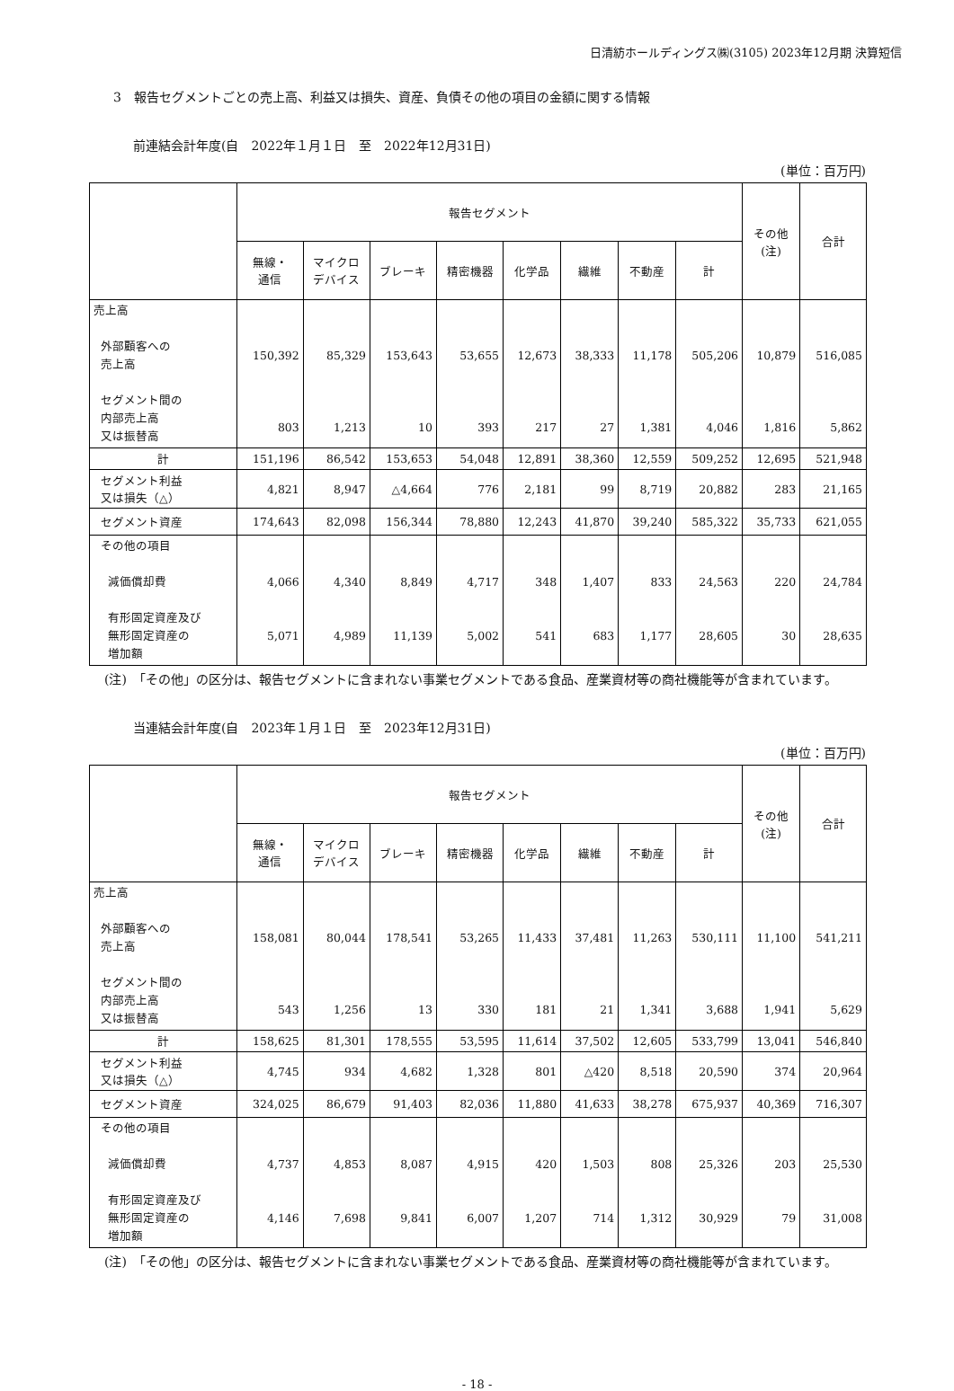日清紡ホールディングス㈱(3105) 2023年12月期 決算短信
3　報告セグメントごとの売上高、利益又は損失、資産、負債その他の項目の金額に関する情報
前連結会計年度(自　2022年１月１日　至　2022年12月31日)
(単位：百万円)
| | 報告セグメント | | | | | | | | その他 (注) | 合計 |
| --- | --- | --- | --- | --- | --- | --- | --- | --- | --- | --- |
| | 無線・ 通信 | マイクロ デバイス | ブレーキ | 精密機器 | 化学品 | 繊維 | 不動産 | 計 | | |
| 売上高 外部顧客への 売上高 セグメント間の 内部売上高 又は振替高 | 150,392 803 | 85,329 1,213 | 153,643 10 | 53,655 393 | 12,673 217 | 38,333 27 | 11,178 1,381 | 505,206 4,046 | 10,879 1,816 | 516,085 5,862 |
| 計 | 151,196 | 86,542 | 153,653 | 54,048 | 12,891 | 38,360 | 12,559 | 509,252 | 12,695 | 521,948 |
| セグメント利益 又は損失（△） | 4,821 | 8,947 | △4,664 | 776 | 2,181 | 99 | 8,719 | 20,882 | 283 | 21,165 |
| セグメント資産 | 174,643 | 82,098 | 156,344 | 78,880 | 12,243 | 41,870 | 39,240 | 585,322 | 35,733 | 621,055 |
| その他の項目 減価償却費 有形固定資産及び 無形固定資産の 増加額 | 4,066 5,071 | 4,340 4,989 | 8,849 11,139 | 4,717 5,002 | 348 541 | 1,407 683 | 833 1,177 | 24,563 28,605 | 220 30 | 24,784 28,635 |
(注)　「その他」の区分は、報告セグメントに含まれない事業セグメントである食品、産業資材等の商社機能等が含まれています。
当連結会計年度(自　2023年１月１日　至　2023年12月31日)
(単位：百万円)
| | 報告セグメント | | | | | | | | その他 (注) | 合計 |
| --- | --- | --- | --- | --- | --- | --- | --- | --- | --- | --- |
| | 無線・ 通信 | マイクロ デバイス | ブレーキ | 精密機器 | 化学品 | 繊維 | 不動産 | 計 | | |
| 売上高 外部顧客への 売上高 セグメント間の 内部売上高 又は振替高 | 158,081 543 | 80,044 1,256 | 178,541 13 | 53,265 330 | 11,433 181 | 37,481 21 | 11,263 1,341 | 530,111 3,688 | 11,100 1,941 | 541,211 5,629 |
| 計 | 158,625 | 81,301 | 178,555 | 53,595 | 11,614 | 37,502 | 12,605 | 533,799 | 13,041 | 546,840 |
| セグメント利益 又は損失（△） | 4,745 | 934 | 4,682 | 1,328 | 801 | △420 | 8,518 | 20,590 | 374 | 20,964 |
| セグメント資産 | 324,025 | 86,679 | 91,403 | 82,036 | 11,880 | 41,633 | 38,278 | 675,937 | 40,369 | 716,307 |
| その他の項目 減価償却費 有形固定資産及び 無形固定資産の 増加額 | 4,737 4,146 | 4,853 7,698 | 8,087 9,841 | 4,915 6,007 | 420 1,207 | 1,503 714 | 808 1,312 | 25,326 30,929 | 203 79 | 25,530 31,008 |
(注)　「その他」の区分は、報告セグメントに含まれない事業セグメントである食品、産業資材等の商社機能等が含まれています。
- 18 -